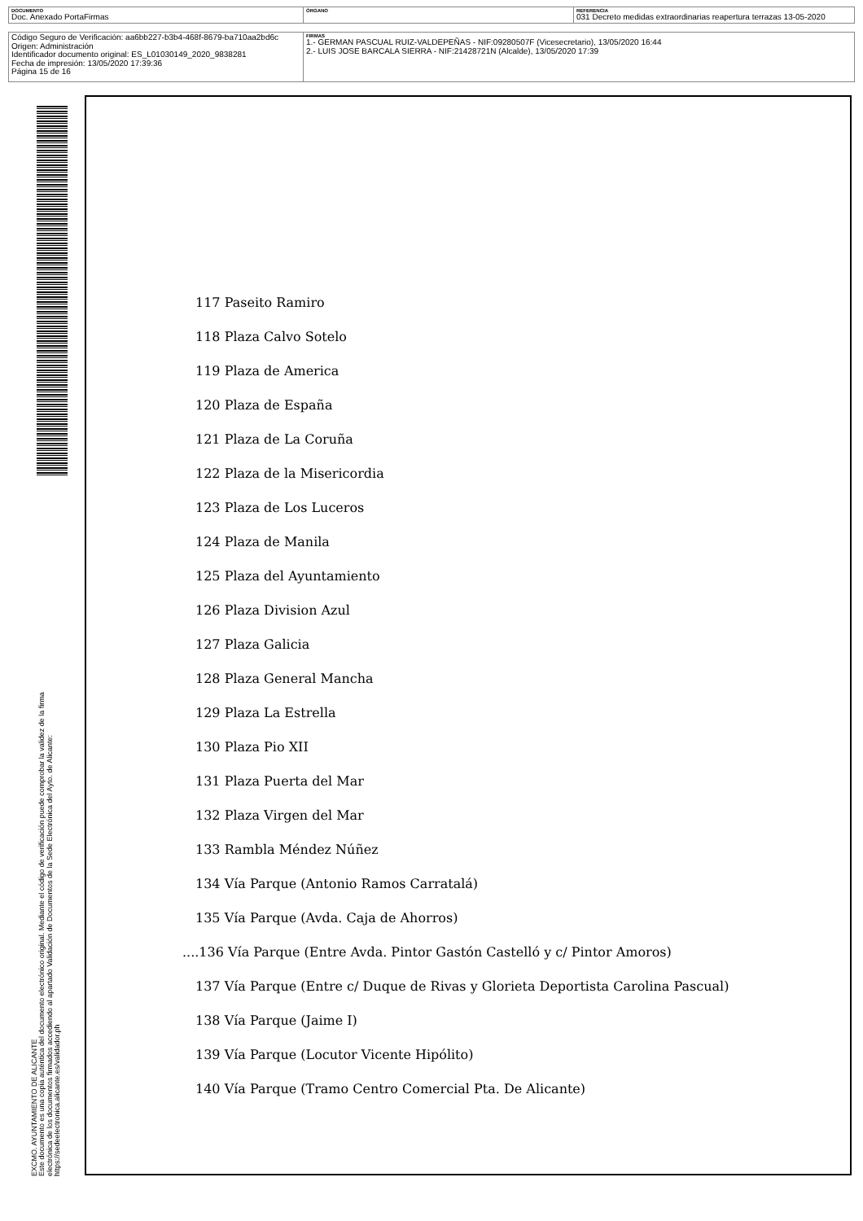| DOCUMENTO Doc. Anexado PortaFirmas | ÓRGANO | REFERENCIA 031 Decreto medidas extraordinarias reapertura terrazas 13-05-2020 |
| Código Seguro de Verificación: aa6bb227-b3b4-468f-8679-ba710aa2bd6c Origen: Administración Identificador documento original: ES_L01030149_2020_9838281 Fecha de impresión: 13/05/2020 17:39:36 Página 15 de 16 | FIRMAS 1.- GERMAN PASCUAL RUIZ-VALDEPEÑAS - NIF:09280507F (Vicesecretario), 13/05/2020 16:44 2.- LUIS JOSE BARCALA SIERRA - NIF:21428721N (Alcalde), 13/05/2020 17:39 |
EXCMO. AYUNTAMIENTO DE ALICANTE
Este documento es una copia auténtica del documento electrónico original. Mediante el código de verificación puede comprobar la validez de la firma electrónica de los documentos firmados accediendo al apartado Validación de Documentos de la Sede Electrónica del Ayto. de Alicante: https://sedeelectronica.alicante.es/validador.ph
117 Paseito Ramiro
118 Plaza Calvo Sotelo
119 Plaza de America
120 Plaza de España
121 Plaza de La Coruña
122 Plaza de la Misericordia
123 Plaza de Los Luceros
124 Plaza de Manila
125 Plaza del Ayuntamiento
126 Plaza Division Azul
127 Plaza Galicia
128 Plaza General Mancha
129 Plaza La Estrella
130 Plaza Pio XII
131 Plaza Puerta del Mar
132 Plaza Virgen del Mar
133 Rambla Méndez Núñez
134 Vía Parque (Antonio Ramos Carratalá)
135 Vía Parque (Avda. Caja de Ahorros)
....136 Vía Parque (Entre Avda. Pintor Gastón Castelló y c/ Pintor Amoros)
137 Vía Parque (Entre c/ Duque de Rivas y Glorieta Deportista Carolina Pascual)
138 Vía Parque (Jaime I)
139 Vía Parque (Locutor Vicente Hipólito)
140 Vía Parque (Tramo Centro Comercial Pta. De Alicante)